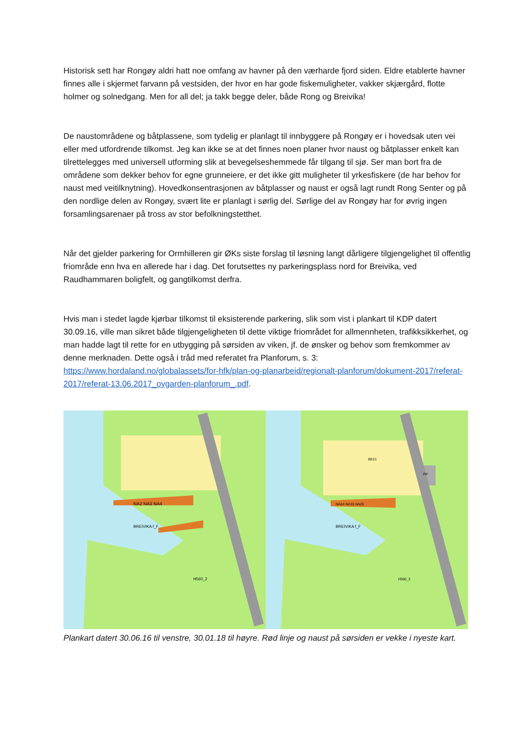Historisk sett har Rongøy aldri hatt noe omfang av havner på den værharde fjord siden. Eldre etablerte havner finnes alle i skjermet farvann på vestsiden, der hvor en har gode fiskemuligheter, vakker skjærgård, flotte holmer og solnedgang. Men for all del; ja takk begge deler, både Rong og Breivika!
De naustområdene og båtplassene, som tydelig er planlagt til innbyggere på Rongøy er i hovedsak uten vei eller med utfordrende tilkomst. Jeg kan ikke se at det finnes noen planer hvor naust og båtplasser enkelt kan tilrettelegges med universell utforming slik at bevegelseshemmede får tilgang til sjø. Ser man bort fra de områdene som dekker behov for egne grunneiere, er det ikke gitt muligheter til yrkesfiskere (de har behov for naust med veitilknytning). Hovedkonsentrasjonen av båtplasser og naust er også lagt rundt Rong Senter og på den nordlige delen av Rongøy, svært lite er planlagt i sørlig del. Sørlige del av Rongøy har for øvrig ingen forsamlingsarenaer på tross av stor befolkningstetthet.
Når det gjelder parkering for Ormhilleren gir ØKs siste forslag til løsning langt dårligere tilgjengelighet til offentlig friområde enn hva en allerede har i dag. Det forutsettes ny parkeringsplass nord for Breivika, ved Raudhammaren boligfelt, og gangtilkomst derfra.
Hvis man i stedet lagde kjørbar tilkomst til eksisterende parkering, slik som vist i plankart til KDP datert 30.09.16, ville man sikret både tilgjengeligheten til dette viktige friområdet for allmennheten, trafikksikkerhet, og man hadde lagt til rette for en utbygging på sørsiden av viken, jf. de ønsker og behov som fremkommer av denne merknaden. Dette også i tråd med referatet fra Planforum, s. 3: https://www.hordaland.no/globalassets/for-hfk/plan-og-planarbeid/regionalt-planforum/dokument-2017/referat-2017/referat-13.06.2017_oygarden-planforum_.pdf.
NA2 NA3 NA4
BREIVIKA f_F
H560_2
NA24 NA19 NA20
BREIVIKA f_F
H560_2
BE21
PP
Plankart datert 30.06.16 til venstre, 30.01.18 til høyre. Rød linje og naust på sørsiden er vekke i nyeste kart.